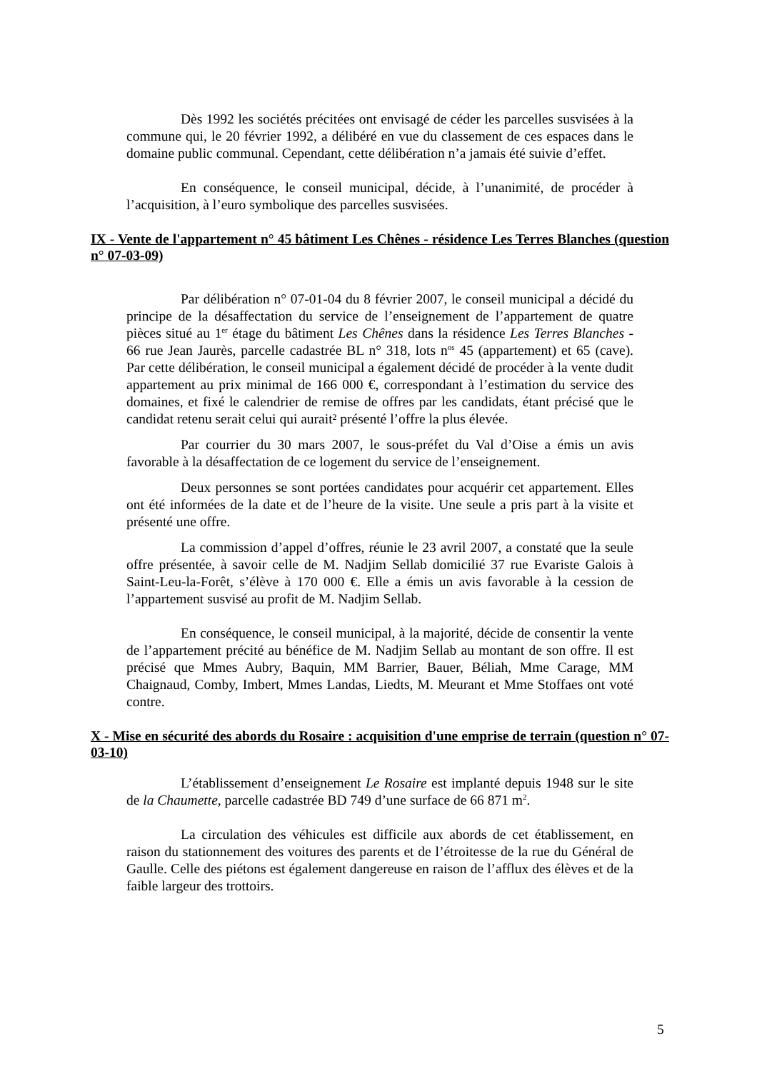Dès 1992 les sociétés précitées ont envisagé de céder les parcelles susvisées à la commune qui, le 20 février 1992, a délibéré en vue du classement de ces espaces dans le domaine public communal. Cependant, cette délibération n’a jamais été suivie d’effet.
En conséquence, le conseil municipal, décide, à l’unanimité, de procéder à l’acquisition, à l’euro symbolique des parcelles susvisées.
IX - Vente de l'appartement n° 45 bâtiment Les Chênes - résidence Les Terres Blanches (question n° 07-03-09)
Par délibération n° 07-01-04 du 8 février 2007, le conseil municipal a décidé du principe de la désaffectation du service de l’enseignement de l’appartement de quatre pièces situé au 1<sup>er</sup> étage du bâtiment Les Chênes dans la résidence Les Terres Blanches - 66 rue Jean Jaurès, parcelle cadastrée BL n° 318, lots n<sup>os</sup> 45 (appartement) et 65 (cave). Par cette délibération, le conseil municipal a également décidé de procéder à la vente dudit appartement au prix minimal de 166 000 €, correspondant à l’estimation du service des domaines, et fixé le calendrier de remise de offres par les candidats, étant précisé que le candidat retenu serait celui qui aurait² présenté l’offre la plus élevée.
Par courrier du 30 mars 2007, le sous-préfet du Val d’Oise a émis un avis favorable à la désaffectation de ce logement du service de l’enseignement.
Deux personnes se sont portées candidates pour acquérir cet appartement. Elles ont été informées de la date et de l’heure de la visite. Une seule a pris part à la visite et présenté une offre.
La commission d’appel d’offres, réunie le 23 avril 2007, a constaté que la seule offre présentée, à savoir celle de M. Nadjim Sellab domicilié 37 rue Evariste Galois à Saint-Leu-la-Forêt, s’élève à 170 000 €. Elle a émis un avis favorable à la cession de l’appartement susvisé au profit de M. Nadjim Sellab.
En conséquence, le conseil municipal, à la majorité, décide de consentir la vente de l’appartement précité au bénéfice de M. Nadjim Sellab au montant de son offre. Il est précisé que Mmes Aubry, Baquin, MM Barrier, Bauer, Béliah, Mme Carage, MM Chaignaud, Comby, Imbert, Mmes Landas, Liedts, M. Meurant et Mme Stoffaes ont voté contre.
X - Mise en sécurité des abords du Rosaire : acquisition d'une emprise de terrain (question n° 07-03-10)
L’établissement d’enseignement Le Rosaire est implanté depuis 1948 sur le site de la Chaumette, parcelle cadastrée BD 749 d’une surface de 66 871 m<sup>2</sup>.
La circulation des véhicules est difficile aux abords de cet établissement, en raison du stationnement des voitures des parents et de l’étroitesse de la rue du Général de Gaulle. Celle des piétons est également dangereuse en raison de l’afflux des élèves et de la faible largeur des trottoirs.
5